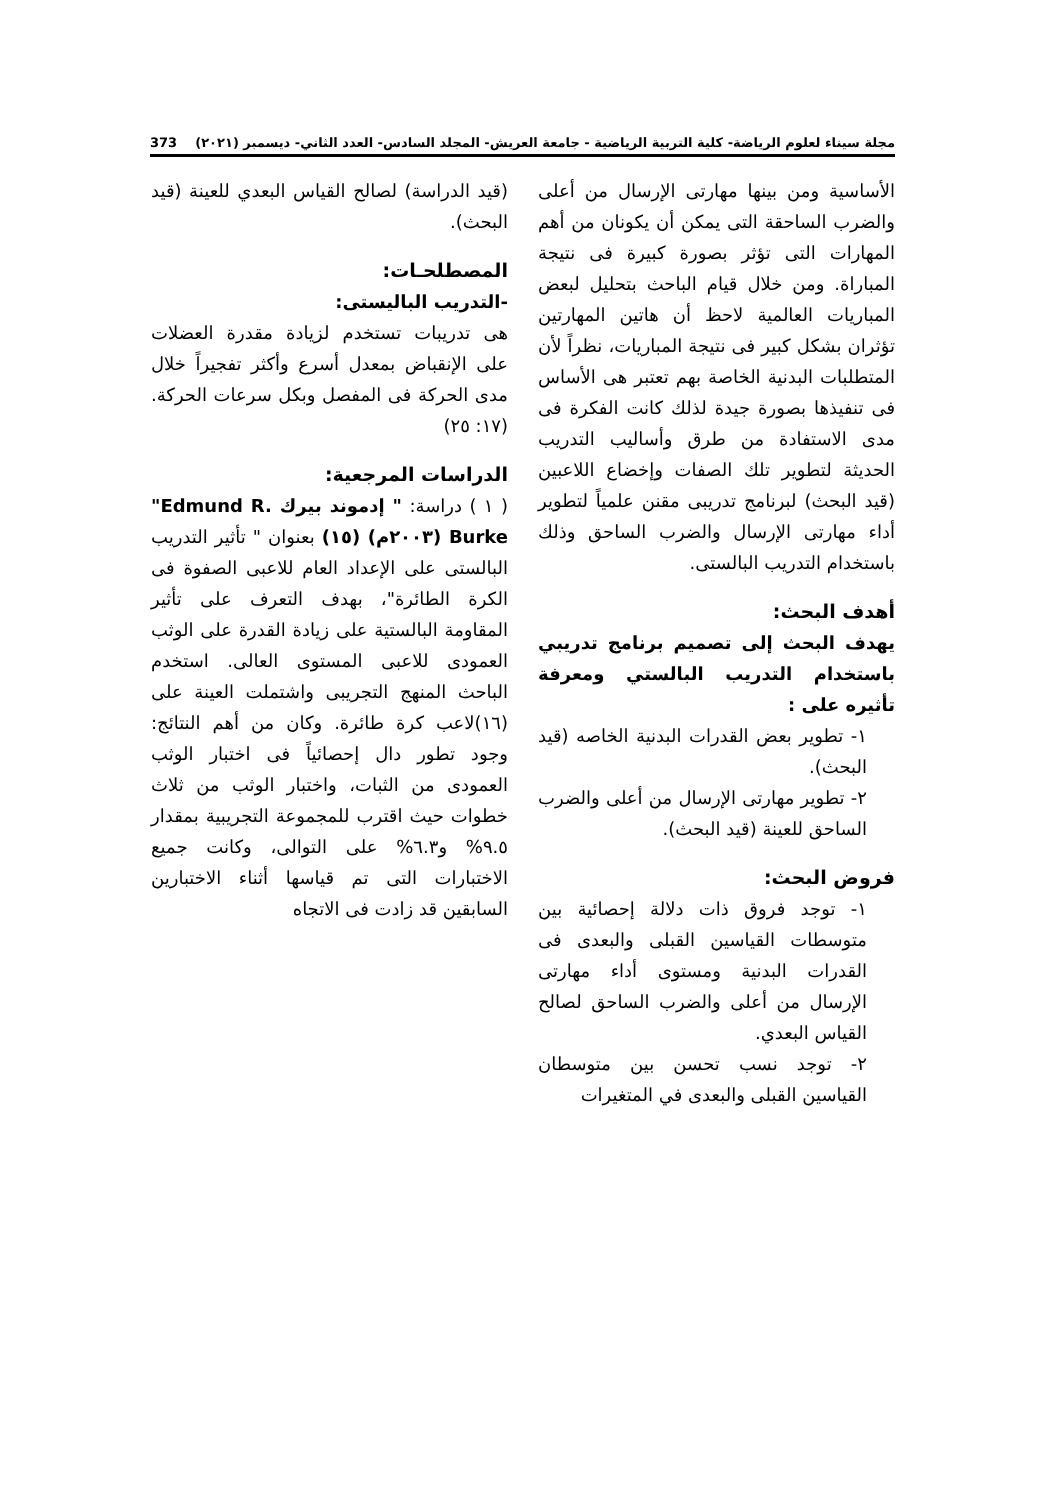مجلة سيناء لعلوم الرياضة- كلية التربية الرياضية - جامعة العريش- المجلد السادس- العدد الثاني- ديسمبر (٢٠٢١) 373
الأساسية ومن بينها مهارتى الإرسال من أعلى والضرب الساحقة التى يمكن أن يكونان من أهم المهارات التى تؤثر بصورة كبيرة فى نتيجة المباراة. ومن خلال قيام الباحث بتحليل لبعض المباريات العالمية لاحظ أن هاتين المهارتين تؤثران بشكل كبير فى نتيجة المباريات، نظراً لأن المتطلبات البدنية الخاصة بهم تعتبر هى الأساس فى تنفيذها بصورة جيدة لذلك كانت الفكرة فى مدى الاستفادة من طرق وأساليب التدريب الحديثة لتطوير تلك الصفات وإخضاع اللاعبين (قيد البحث) لبرنامج تدريبى مقنن علمياً لتطوير أداء مهارتى الإرسال والضرب الساحق وذلك باستخدام التدريب البالستى.
أهدف البحث:
يهدف البحث إلى تصميم برنامج تدريبي باستخدام التدريب البالستي ومعرفة تأثيره على :
١- تطوير بعض القدرات البدنية الخاصه (قيد البحث).
٢- تطوير مهارتى الإرسال من أعلى والضرب الساحق للعينة (قيد البحث).
فروض البحث:
١- توجد فروق ذات دلالة إحصائية بين متوسطات القياسين القبلى والبعدى فى القدرات البدنية ومستوى أداء مهارتى الإرسال من أعلى والضرب الساحق لصالح القياس البعدي.
٢- توجد نسب تحسن بين متوسطان القياسين القبلى والبعدى في المتغيرات
(قيد الدراسة) لصالح القياس البعدي للعينة (قيد البحث).
المصطلحـات:
-التدريب الباليستى:
هى تدريبات تستخدم لزيادة مقدرة العضلات على الإنقباض بمعدل أسرع وأكثر تفجيراً خلال مدى الحركة فى المفصل وبكل سرعات الحركة.(١٧: ٢٥)
الدراسات المرجعية:
( ١ ) دراسة: " إدموند بيرك "Edmund R. Burke (٢٠٠٣م) (١٥) بعنوان " تأثير التدريب البالستى على الإعداد العام للاعبى الصفوة فى الكرة الطائرة"، بهدف التعرف على تأثير المقاومة البالستية على زيادة القدرة على الوثب العمودى للاعبى المستوى العالى. استخدم الباحث المنهج التجريبى واشتملت العينة على (١٦)لاعب كرة طائرة. وكان من أهم النتائج: وجود تطور دال إحصائياً فى اختبار الوثب العمودى من الثبات، واختبار الوثب من ثلاث خطوات حيث اقترب للمجموعة التجريبية بمقدار ٩.٥% و٦.٣% على التوالى، وكانت جميع الاختبارات التى تم قياسها أثناء الاختبارين السابقين قد زادت فى الاتجاه